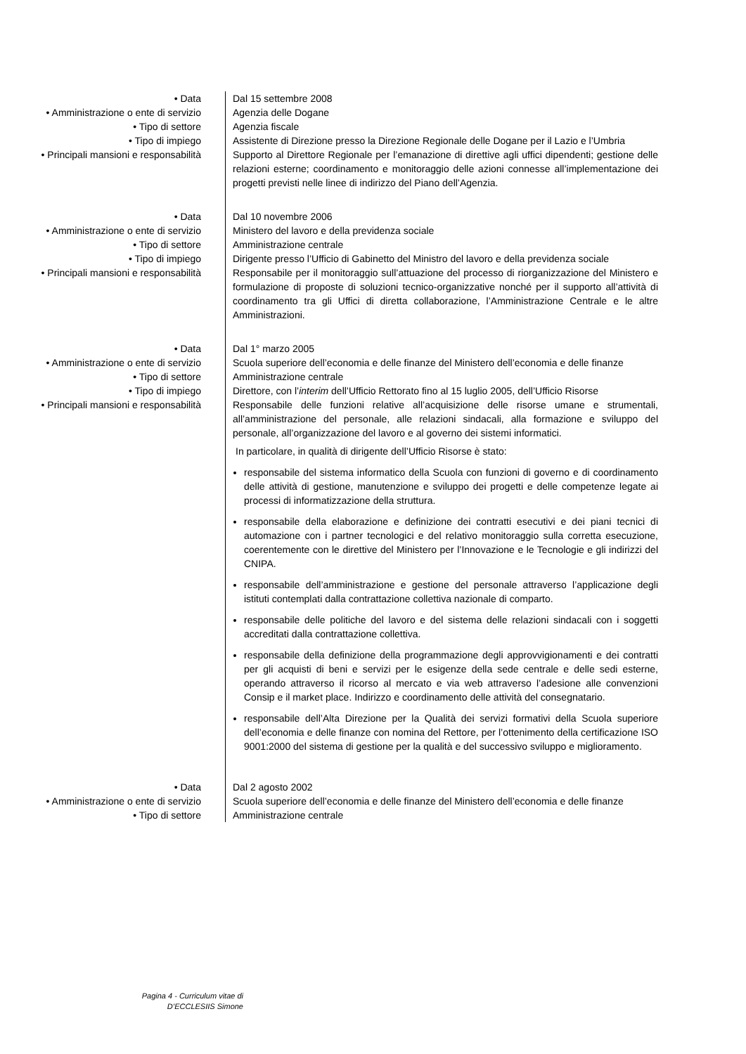• Data Dal 15 settembre 2008
• Amministrazione o ente di servizio Agenzia delle Dogane
• Tipo di settore Agenzia fiscale
• Tipo di impiego Assistente di Direzione presso la Direzione Regionale delle Dogane per il Lazio e l’Umbria
• Principali mansioni e responsabilità Supporto al Direttore Regionale per l’emanazione di direttive agli uffici dipendenti; gestione delle relazioni esterne; coordinamento e monitoraggio delle azioni connesse all’implementazione dei progetti previsti nelle linee di indirizzo del Piano dell’Agenzia.
• Data Dal 10 novembre 2006
• Amministrazione o ente di servizio Ministero del lavoro e della previdenza sociale
• Tipo di settore Amministrazione centrale
• Tipo di impiego Dirigente presso l’Ufficio di Gabinetto del Ministro del lavoro e della previdenza sociale
• Principali mansioni e responsabilità Responsabile per il monitoraggio sull’attuazione del processo di riorganizzazione del Ministero e formulazione di proposte di soluzioni tecnico-organizzative nonché per il supporto all’attività di coordinamento tra gli Uffici di diretta collaborazione, l’Amministrazione Centrale e le altre Amministrazioni.
• Data Dal 1° marzo 2005
• Amministrazione o ente di servizio Scuola superiore dell’economia e delle finanze del Ministero dell’economia e delle finanze
• Tipo di settore Amministrazione centrale
• Tipo di impiego Direttore, con l’interim dell’Ufficio Rettorato fino al 15 luglio 2005, dell’Ufficio Risorse
• Principali mansioni e responsabilità Responsabile delle funzioni relative all’acquisizione delle risorse umane e strumentali, all’amministrazione del personale, alle relazioni sindacali, alla formazione e sviluppo del personale, all’organizzazione del lavoro e al governo dei sistemi informatici.
In particolare, in qualità di dirigente dell’Ufficio Risorse è stato:
responsabile del sistema informatico della Scuola con funzioni di governo e di coordinamento delle attività di gestione, manutenzione e sviluppo dei progetti e delle competenze legate ai processi di informatizzazione della struttura.
responsabile della elaborazione e definizione dei contratti esecutivi e dei piani tecnici di automazione con i partner tecnologici e del relativo monitoraggio sulla corretta esecuzione, coerentemente con le direttive del Ministero per l’Innovazione e le Tecnologie e gli indirizzi del CNIPA.
responsabile dell’amministrazione e gestione del personale attraverso l’applicazione degli istituti contemplati dalla contrattazione collettiva nazionale di comparto.
responsabile delle politiche del lavoro e del sistema delle relazioni sindacali con i soggetti accreditati dalla contrattazione collettiva.
responsabile della definizione della programmazione degli approvvigionamenti e dei contratti per gli acquisti di beni e servizi per le esigenze della sede centrale e delle sedi esterne, operando attraverso il ricorso al mercato e via web attraverso l’adesione alle convenzioni Consip e il market place. Indirizzo e coordinamento delle attività del consegnatario.
responsabile dell’Alta Direzione per la Qualità dei servizi formativi della Scuola superiore dell’economia e delle finanze con nomina del Rettore, per l’ottenimento della certificazione ISO 9001:2000 del sistema di gestione per la qualità e del successivo sviluppo e miglioramento.
• Data Dal 2 agosto 2002
• Amministrazione o ente di servizio Scuola superiore dell’economia e delle finanze del Ministero dell’economia e delle finanze
• Tipo di settore Amministrazione centrale
Pagina 4 - Curriculum vitae di
D’ECCLESIIS Simone